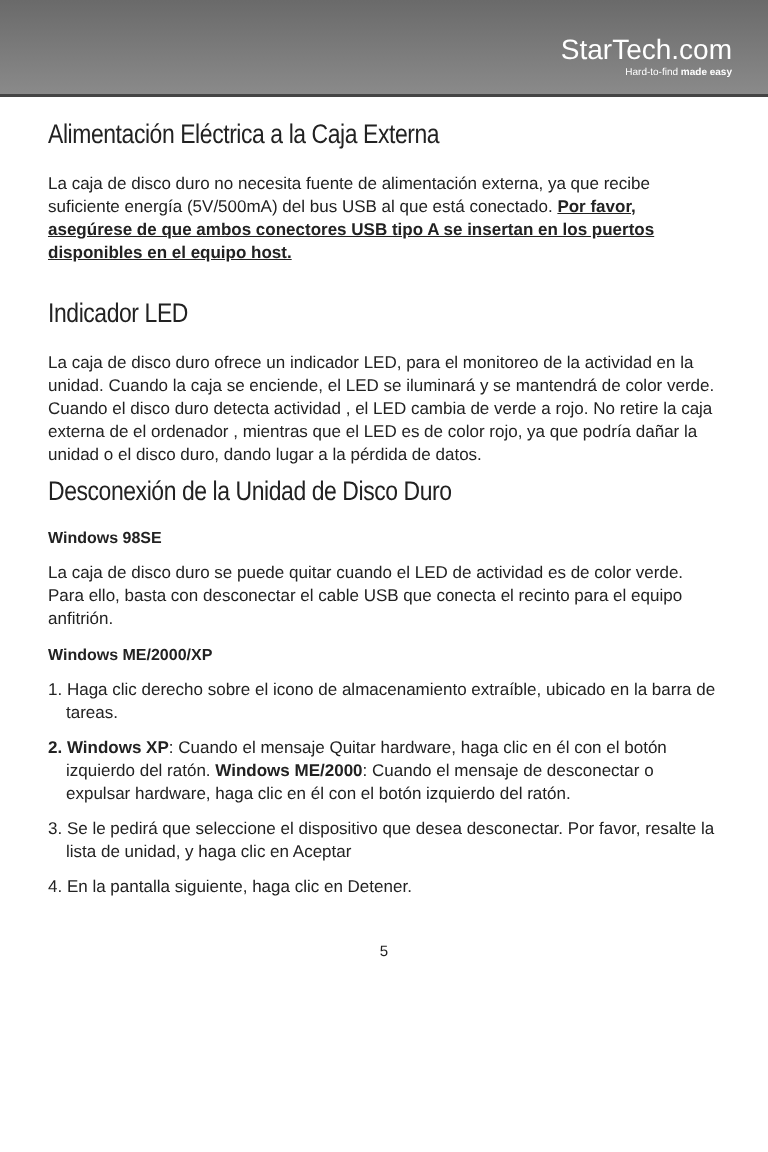StarTech.com
Hard-to-find made easy
Alimentación Eléctrica a la Caja Externa
La caja de disco duro no necesita fuente de alimentación externa, ya que recibe suficiente energía (5V/500mA) del bus USB al que está conectado. Por favor, asegúrese de que ambos conectores USB tipo A se insertan en los puertos disponibles en el equipo host.
Indicador LED
La caja de disco duro ofrece un indicador LED, para el monitoreo de la actividad en la unidad. Cuando la caja se enciende, el LED se iluminará y se mantendrá de color verde. Cuando el disco duro detecta actividad , el LED cambia de verde a rojo. No retire la caja externa de el ordenador , mientras que el LED es de color rojo, ya que podría dañar la unidad o el disco duro, dando lugar a la pérdida de datos.
Desconexión de la Unidad de Disco Duro
Windows 98SE
La caja de disco duro se puede quitar cuando el LED de actividad es de color verde. Para ello, basta con desconectar el cable USB que conecta el recinto para el equipo anfitrión.
Windows ME/2000/XP
1. Haga clic derecho sobre el icono de almacenamiento extraíble, ubicado en la barra de tareas.
2. Windows XP: Cuando el mensaje Quitar hardware, haga clic en él con el botón izquierdo del ratón. Windows ME/2000: Cuando el mensaje de desconectar o expulsar hardware, haga clic en él con el botón izquierdo del ratón.
3. Se le pedirá que seleccione el dispositivo que desea desconectar. Por favor, resalte la lista de unidad, y haga clic en Aceptar
4. En la pantalla siguiente, haga clic en Detener.
5